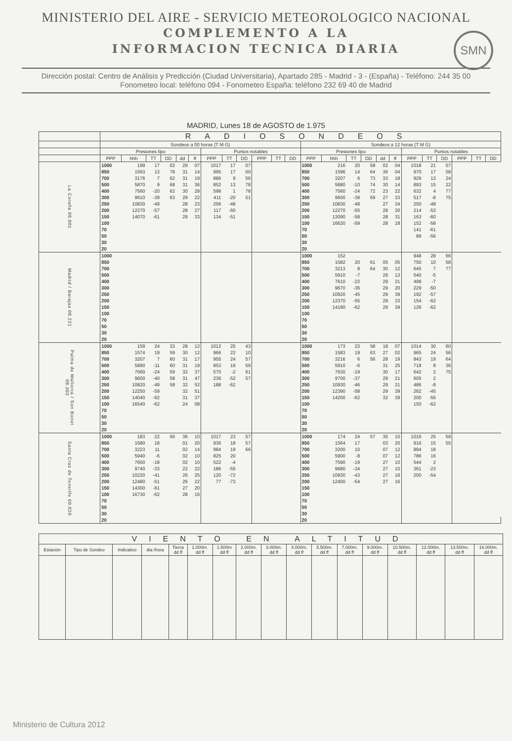MINISTERIO DEL AIRE - SERVICIO METEOROLOGICO NACIONAL
COMPLEMENTO A LA
INFORMACION TECNICA DIARIA
SMN
Dirección postal: Centro de Análisis y Predicción (Ciudad Universitaria), Apartado 285 - Madrid - 3 - (España) - Teléfono: 244 35 00
Fonometeo local: teléfono 094 - Fonometeo España: teléfono 232 69 40 de Madrid
MADRID, Lunes 18 de AGOSTO de 1.975
| | RADIOSONDEOS | | | | | | | | | | | | | | | | | | | | | | | |
| --- | --- | --- | --- | --- | --- | --- | --- | --- | --- | --- | --- | --- | --- | --- | --- | --- | --- | --- | --- | --- | --- | --- | --- | --- |
| | Sondeos a 00 horas (T M G) | | | | | | | | | | | | Sondeos a 12 horas (T M G) | | | | | | | | | | | |
| | Presiones tipo | | | | | | Puntos notables | | | | | | Presiones tipo | | | | | | Puntos notables | | | | | |
| | PPP | hhh | TT | DD | dd | ff | PPP | TT | DD | PPP | TT | DD | PPP | hhh | TT | DD | dd | ff | PPP | TT | DD | PPP | TT | DD |
| La Coruña 08.001 | 1000 | 199 | 17 | 02 | 29 | 07 | 1017 | 17 | 07 | | | | 1000 | 216 | 20 | 58 | 02 | 04 | 1018 | 21 | 57 | | | |
| | 850 | 1563 | 13 | 78 | 31 | 14 | 995 | 17 | 00 | | | | 850 | 1596 | 14 | 64 | 36 | 04 | 970 | 17 | 58 | | | |
| | 700 | 3176 | 7 | 62 | 31 | 19 | 886 | 9 | 56 | | | | 700 | 3207 | 6 | 73 | 33 | 18 | 929 | 13 | 24 | | | |
| | 500 | 5870 | 9 | 68 | 31 | 36 | 852 | 13 | 78 | | | | 500 | 5880 | -10 | 74 | 30 | 14 | 893 | 15 | 22 | | | |
| | 400 | 7560 | -20 | 62 | 30 | 28 | 598 | 1 | 78 | | | | 400 | 7560 | -24 | 72 | 23 | 22 | 632 | 4 | 77 | | | |
| | 300 | 9610 | -39 | 63 | 29 | 22 | 411 | -20 | 51 | | | | 300 | 9600 | -39 | 69 | 27 | 33 | 517 | -8 | 75 | | | |
| | 250 | 10830 | -49 | | 28 | 23 | 256 | -48 | | | | | 250 | 10830 | -48 | | 27 | 34 | 250 | -48 | | | | |
| | 200 | 12270 | -57 | | 28 | 27 | 117 | -60 | | | | | 200 | 12270 | -55 | | 28 | 30 | 214 | -53 | | | | |
| | 150 | 14070 | -61 | | 29 | 33 | 134 | -51 | | | | | 150 | 13090 | -58 | | 28 | 31 | 163 | -60 | | | | |
| | 100 | | | | | | | | | | | | 100 | 16620 | -59 | | 28 | 18 | 152 | -58 | | | | |
| | 70 | | | | | | | | | | | | 70 | | | | | | 141 | -61 | | | | |
| | 50 | | | | | | | | | | | | 50 | | | | | | 89 | -56 | | | | |
| | 30 | | | | | | | | | | | | 30 | | | | | | | | | | | |
| | 20 | | | | | | | | | | | | 20 | | | | | | | | | | | |
| Madrid / Barajas 08.221 | 1000 | | | | | | | | | | | | 1000 | 152 | | | | | 948 | 28 | 66 | | | |
| | 850 | | | | | | | | | | | | 850 | 1582 | 20 | 61 | 05 | 05 | 750 | 10 | 58 | | | |
| | 700 | | | | | | | | | | | | 700 | 3213 | 8 | 64 | 30 | 12 | 645 | 7 | 77 | | | |
| | 500 | | | | | | | | | | | | 500 | 5910 | -7 | | 29 | 13 | 540 | -5 | | | | |
| | 400 | | | | | | | | | | | | 400 | 7610 | -22 | | 29 | 21 | 499 | -7 | | | | |
| | 300 | | | | | | | | | | | | 300 | 9670 | -36 | | 29 | 20 | 229 | -50 | | | | |
| | 250 | | | | | | | | | | | | 250 | 10920 | -45 | | 29 | 39 | 192 | -57 | | | | |
| | 200 | | | | | | | | | | | | 200 | 12370 | -55 | | 29 | 33 | 154 | -62 | | | | |
| | 150 | | | | | | | | | | | | 150 | 14180 | -62 | | 29 | 39 | 126 | -62 | | | | |
| | 100 | | | | | | | | | | | | 100 | | | | | | | | | | | |
| | 70 | | | | | | | | | | | | 70 | | | | | | | | | | | |
| | 50 | | | | | | | | | | | | 50 | | | | | | | | | | | |
| | 30 | | | | | | | | | | | | 30 | | | | | | | | | | | |
| | 20 | | | | | | | | | | | | 20 | | | | | | | | | | | |
| Palma de Mallorca / Son Bonet 08.302 | 1000 | 159 | 24 | 33 | 28 | 12 | 1012 | 25 | 43 | | | | 1000 | 173 | 23 | 58 | 18 | 07 | 1014 | 30 | 60 | | | |
| | 850 | 1574 | 19 | 59 | 30 | 12 | 966 | 22 | 10 | | | | 850 | 1583 | 19 | 63 | 27 | 02 | 965 | 24 | 56 | | | |
| | 700 | 3207 | 7 | 60 | 31 | 17 | 955 | 24 | 57 | | | | 700 | 3216 | 6 | 56 | 28 | 19 | 843 | 19 | 64 | | | |
| | 500 | 5890 | -11 | 60 | 31 | 19 | 853 | 19 | 59 | | | | 500 | 5910 | -6 | | 31 | 25 | 718 | 8 | 36 | | | |
| | 400 | 7560 | -24 | 59 | 32 | 37 | 570 | -2 | 61 | | | | 400 | 7630 | -19 | | 30 | 17 | 642 | 2 | 75 | | | |
| | 300 | 9600 | -40 | 58 | 31 | 47 | 236 | -52 | 57 | | | | 300 | 9700 | -37 | | 29 | 21 | 605 | 2 | | | | |
| | 250 | 10820 | -49 | 58 | 32 | 52 | 188 | -62 | | | | | 250 | 10930 | -46 | | 29 | 21 | 486 | -8 | | | | |
| | 200 | 12250 | -59 | | 32 | 51 | | | | | | | 200 | 12390 | -58 | | 29 | 39 | 262 | -45 | | | | |
| | 150 | 14040 | -62 | | 31 | 37 | | | | | | | 150 | 14200 | -62 | | 32 | 39 | 200 | -55 | | | | |
| | 100 | 16540 | -62 | | 24 | 08 | | | | | | | 100 | | | | | | 150 | -62 | | | | |
| | 70 | | | | | | | | | | | | 70 | | | | | | | | | | | |
| | 50 | | | | | | | | | | | | 50 | | | | | | | | | | | |
| | 30 | | | | | | | | | | | | 30 | | | | | | | | | | | |
| | 20 | | | | | | | | | | | | 20 | | | | | | | | | | | |
| Santa Cruz de Tenerife 60.020 | 1000 | 183 | 22 | 56 | 36 | 10 | 1017 | 23 | 57 | | | | 1000 | 174 | 24 | 57 | 35 | 10 | 1016 | 25 | 59 | | | |
| | 850 | 1580 | 18 | | 01 | 20 | 936 | 18 | 57 | | | | 850 | 1564 | 17 | | 03 | 20 | 916 | 15 | 55 | | | |
| | 700 | 3223 | 11 | | 02 | 14 | 984 | 19 | 66 | | | | 700 | 3200 | 10 | | 07 | 12 | 894 | 18 | | | | |
| | 500 | 5940 | -6 | | 02 | 10 | 825 | 20 | | | | | 500 | 5900 | -8 | | 07 | 12 | 786 | 16 | | | | |
| | 400 | 7650 | -18 | | 02 | 10 | 522 | -4 | | | | | 400 | 7590 | -19 | | 27 | 10 | 544 | 2 | | | | |
| | 300 | 9740 | -33 | | 22 | 22 | 186 | -55 | | | | | 300 | 9680 | -34 | | 27 | 10 | 361 | -23 | | | | |
| | 250 | 10220 | -41 | | 26 | 25 | 120 | -72 | | | | | 250 | 10930 | -43 | | 27 | 16 | 200 | -54 | | | | |
| | 200 | 12480 | -51 | | 26 | 22 | 77 | -73 | | | | | 200 | 12400 | -54 | | 27 | 16 | | | | | | |
| | 150 | 14300 | -61 | | 27 | 20 | | | | | | | 150 | | | | | | | | | | | |
| | 100 | 16730 | -62 | | 28 | 16 | | | | | | | 100 | | | | | | | | | | | |
| | 70 | | | | | | | | | | | | 70 | | | | | | | | | | | |
| | 50 | | | | | | | | | | | | 50 | | | | | | | | | | | |
| | 30 | | | | | | | | | | | | 30 | | | | | | | | | | | |
| | 20 | | | | | | | | | | | | 20 | | | | | | | | | | | |
| VIENTO EN ALTITUD | | | | | | | | | | | | | | | | |
| --- | --- | --- | --- | --- | --- | --- | --- | --- | --- | --- | --- | --- | --- | --- | --- | --- |
| Estación | Tipo de Sondeo | Indicativo | dia /hora | Tierra dd ff | 1.000m. dd ff | 1.500m dd ff | 2.000m. dd ff | 3.000m. dd ff | 4.000m. dd ff | 5.500m. dd ff | 7.000m. dd ff | 9.000m. dd ff | 10.500m. dd ff | 12.000m. dd ff | 13.500m. dd ff | 16.000m. dd ff |
Ministerio de Cultura 2012